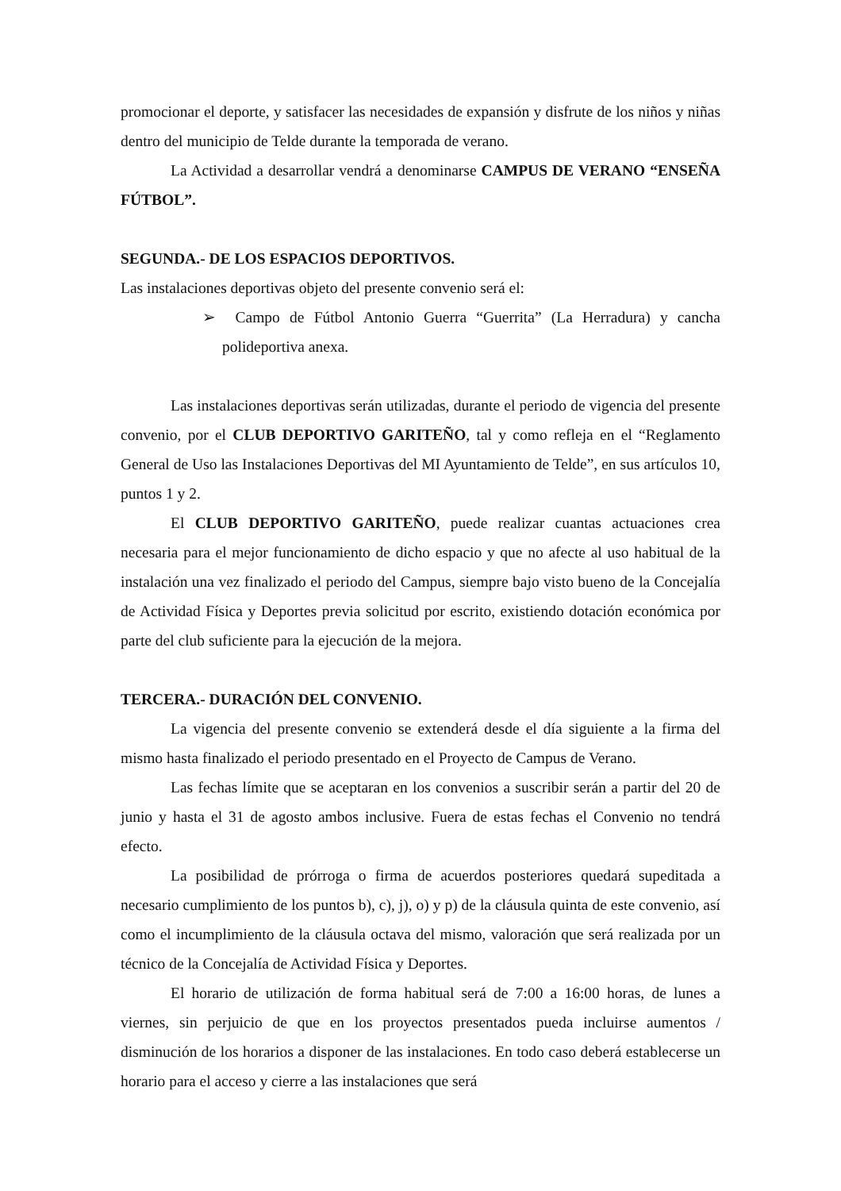promocionar el deporte, y satisfacer las necesidades de expansión y disfrute de los niños y niñas dentro del municipio de Telde durante la temporada de verano.
La Actividad a desarrollar vendrá a denominarse CAMPUS DE VERANO “ENSEÑA FÚTBOL”.
SEGUNDA.- DE LOS ESPACIOS DEPORTIVOS.
Las instalaciones deportivas objeto del presente convenio será el:
➢ Campo de Fútbol Antonio Guerra “Guerrita” (La Herradura) y cancha polideportiva anexa.
Las instalaciones deportivas serán utilizadas, durante el periodo de vigencia del presente convenio, por el CLUB DEPORTIVO GARITEÑO, tal y como refleja en el “Reglamento General de Uso las Instalaciones Deportivas del MI Ayuntamiento de Telde”, en sus artículos 10, puntos 1 y 2.
El CLUB DEPORTIVO GARITEÑO, puede realizar cuantas actuaciones crea necesaria para el mejor funcionamiento de dicho espacio y que no afecte al uso habitual de la instalación una vez finalizado el periodo del Campus, siempre bajo visto bueno de la Concejalía de Actividad Física y Deportes previa solicitud por escrito, existiendo dotación económica por parte del club suficiente para la ejecución de la mejora.
TERCERA.- DURACIÓN DEL CONVENIO.
La vigencia del presente convenio se extenderá desde el día siguiente a la firma del mismo hasta finalizado el periodo presentado en el Proyecto de Campus de Verano.
Las fechas límite que se aceptaran en los convenios a suscribir serán a partir del 20 de junio y hasta el 31 de agosto ambos inclusive. Fuera de estas fechas el Convenio no tendrá efecto.
La posibilidad de prórroga o firma de acuerdos posteriores quedará supeditada a necesario cumplimiento de los puntos b), c), j), o) y p) de la cláusula quinta de este convenio, así como el incumplimiento de la cláusula octava del mismo, valoración que será realizada por un técnico de la Concejalía de Actividad Física y Deportes.
El horario de utilización de forma habitual será de 7:00 a 16:00 horas, de lunes a viernes, sin perjuicio de que en los proyectos presentados pueda incluirse aumentos / disminución de los horarios a disponer de las instalaciones. En todo caso deberá establecerse un horario para el acceso y cierre a las instalaciones que será